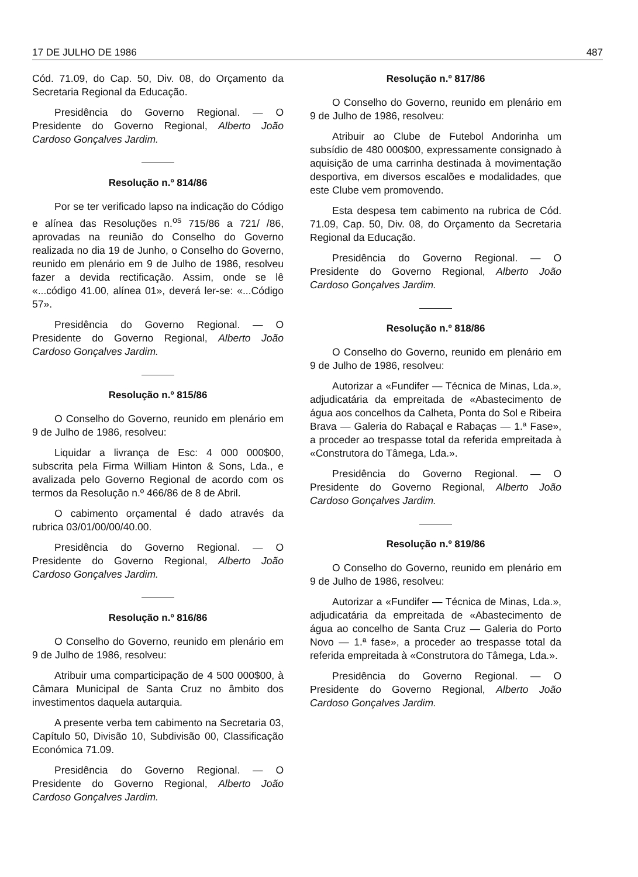17 DE JULHO DE 1986 487
Cód. 71.09, do Cap. 50, Div. 08, do Orçamento da Secretaria Regional da Educação.
Presidência do Governo Regional. — O Presidente do Governo Regional, Alberto João Cardoso Gonçalves Jardim.
Resolução n.º 814/86
Por se ter verificado lapso na indicação do Código e alínea das Resoluções n.<sup>os</sup> 715/86 a 721/ /86, aprovadas na reunião do Conselho do Governo realizada no dia 19 de Junho, o Conselho do Governo, reunido em plenário em 9 de Julho de 1986, resolveu fazer a devida rectificação. Assim, onde se lê «...código 41.00, alínea 01», deverá ler-se: «...Código 57».
Presidência do Governo Regional. — O Presidente do Governo Regional, Alberto João Cardoso Gonçalves Jardim.
Resolução n.º 815/86
O Conselho do Governo, reunido em plenário em 9 de Julho de 1986, resolveu:
Liquidar a livrança de Esc: 4 000 000$00, subscrita pela Firma William Hinton & Sons, Lda., e avalizada pelo Governo Regional de acordo com os termos da Resolução n.º 466/86 de 8 de Abril.
O cabimento orçamental é dado através da rubrica 03/01/00/00/40.00.
Presidência do Governo Regional. — O Presidente do Governo Regional, Alberto João Cardoso Gonçalves Jardim.
Resolução n.º 816/86
O Conselho do Governo, reunido em plenário em 9 de Julho de 1986, resolveu:
Atribuir uma comparticipação de 4 500 000$00, à Câmara Municipal de Santa Cruz no âmbito dos investimentos daquela autarquia.
A presente verba tem cabimento na Secretaria 03, Capítulo 50, Divisão 10, Subdivisão 00, Classificação Económica 71.09.
Presidência do Governo Regional. — O Presidente do Governo Regional, Alberto João Cardoso Gonçalves Jardim.
Resolução n.º 817/86
O Conselho do Governo, reunido em plenário em 9 de Julho de 1986, resolveu:
Atribuir ao Clube de Futebol Andorinha um subsídio de 480 000$00, expressamente consignado à aquisição de uma carrinha destinada à movimentação desportiva, em diversos escalões e modalidades, que este Clube vem promovendo.
Esta despesa tem cabimento na rubrica de Cód. 71.09, Cap. 50, Div. 08, do Orçamento da Secretaria Regional da Educação.
Presidência do Governo Regional. — O Presidente do Governo Regional, Alberto João Cardoso Gonçalves Jardim.
Resolução n.º 818/86
O Conselho do Governo, reunido em plenário em 9 de Julho de 1986, resolveu:
Autorizar a «Fundifer — Técnica de Minas, Lda.», adjudicatária da empreitada de «Abastecimento de água aos concelhos da Calheta, Ponta do Sol e Ribeira Brava — Galeria do Rabaçal e Rabaças — 1.ª Fase», a proceder ao trespasse total da referida empreitada à «Construtora do Tâmega, Lda.».
Presidência do Governo Regional. — O Presidente do Governo Regional, Alberto João Cardoso Gonçalves Jardim.
Resolução n.º 819/86
O Conselho do Governo, reunido em plenário em 9 de Julho de 1986, resolveu:
Autorizar a «Fundifer — Técnica de Minas, Lda.», adjudicatária da empreitada de «Abastecimento de água ao concelho de Santa Cruz — Galeria do Porto Novo — 1.ª fase», a proceder ao trespasse total da referida empreitada à «Construtora do Tâmega, Lda.».
Presidência do Governo Regional. — O Presidente do Governo Regional, Alberto João Cardoso Gonçalves Jardim.